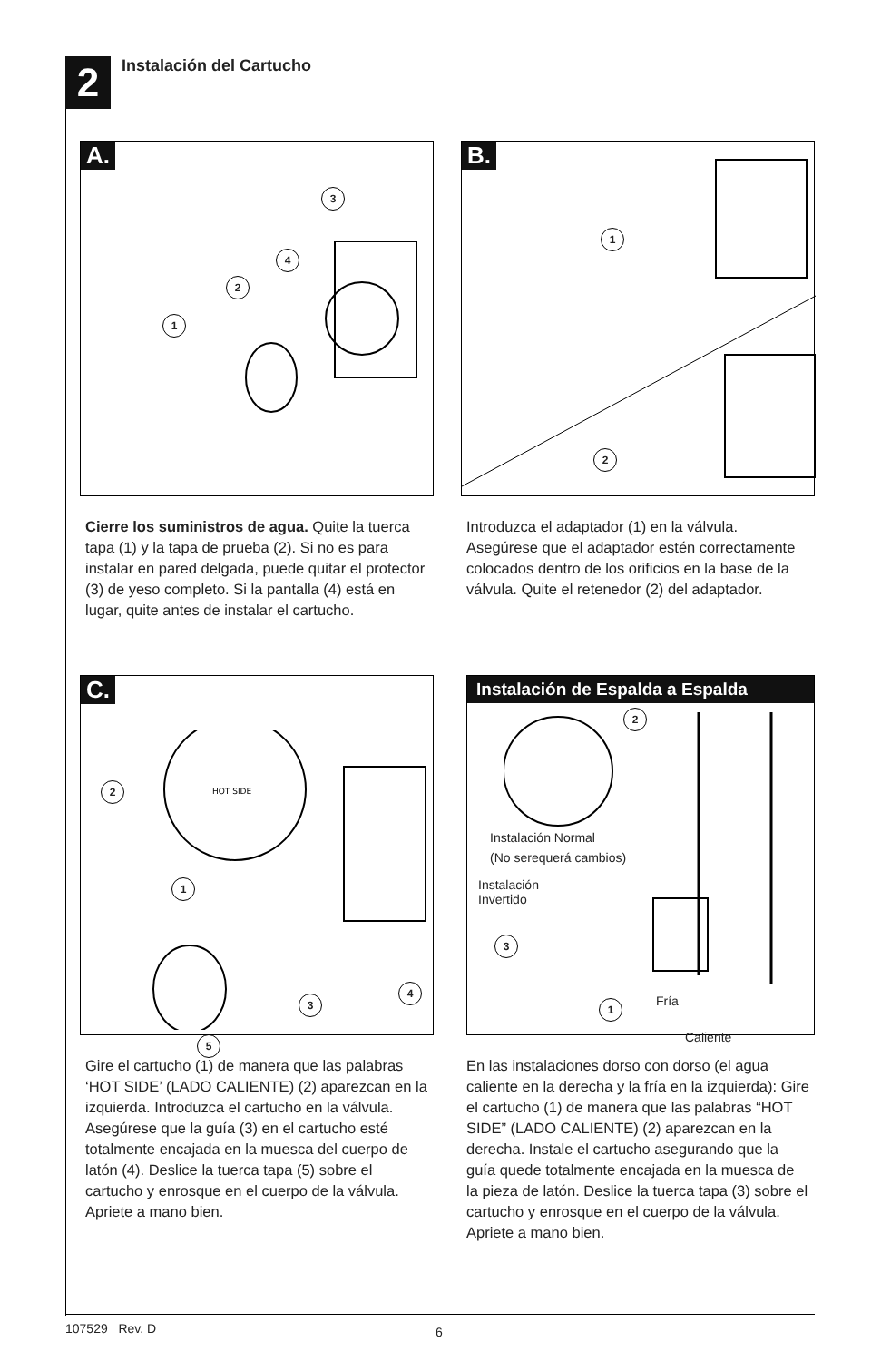2
Instalación del Cartucho
A.
1
2
3
4
Cierre los suministros de agua. Quite la tuerca tapa (1) y la tapa de prueba (2). Si no es para instalar en pared delgada, puede quitar el protector (3) de yeso completo. Si la pantalla (4) está en lugar, quite antes de instalar el cartucho.
B.
1
2
Introduzca el adaptador (1) en la válvula. Asegúrese que el adaptador estén correctamente colocados dentro de los orificios en la base de la válvula. Quite el retenedor (2) del adaptador.
C.
2
1
3
4
5
HOT SIDE
Gire el cartucho (1) de manera que las palabras ‘HOT SIDE’ (LADO CALIENTE) (2) aparezcan en la izquierda. Introduzca el cartucho en la válvula. Asegúrese que la guía (3) en el cartucho esté totalmente encajada en la muesca del cuerpo de latón (4). Deslice la tuerca tapa (5) sobre el cartucho y enrosque en el cuerpo de la válvula. Apriete a mano bien.
Instalación de Espalda a Espalda
2
3
1
Instalación Normal
(No serequerá cambios)
Instalación
Invertido
Fría
Caliente
En las instalaciones dorso con dorso (el agua caliente en la derecha y la fría en la izquierda): Gire el cartucho (1) de manera que las palabras “HOT SIDE” (LADO CALIENTE) (2) aparezcan en la derecha. Instale el cartucho asegurando que la guía quede totalmente encajada en la muesca de la pieza de latón. Deslice la tuerca tapa (3) sobre el cartucho y enrosque en el cuerpo de la válvula. Apriete a mano bien.
107529 Rev. D 6